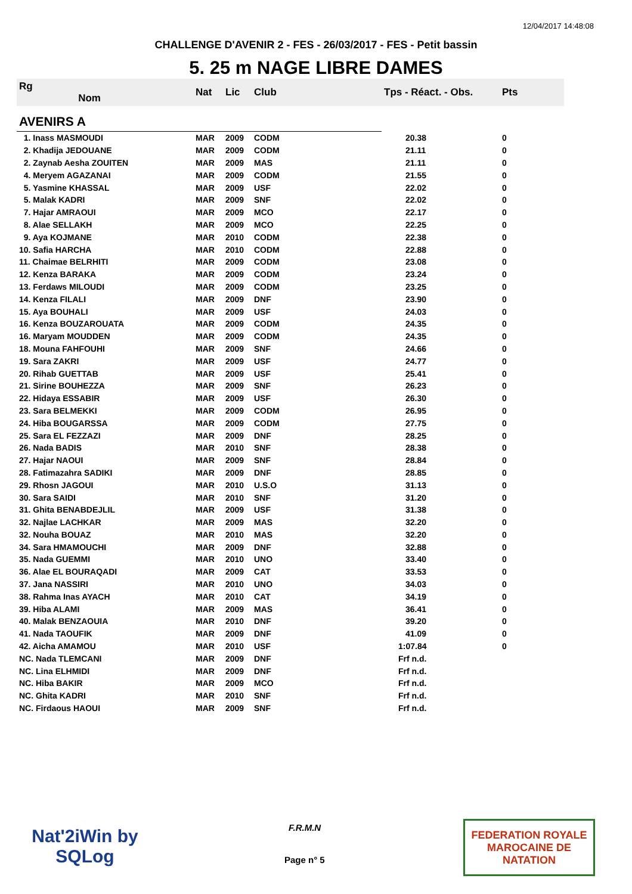12/04/2017 14:48:08
CHALLENGE D'AVENIR 2 - FES - 26/03/2017 - FES - Petit bassin
5. 25 m NAGE LIBRE DAMES
| Rg Nom | | Nat | Lic | Club | Tps - Réact. - Obs. | Pts |
| --- | --- | --- | --- | --- | --- | --- |
| AVENIRS A | | | | | | |
| 1. Inass MASMOUDI | | MAR | 2009 | CODM | 20.38 | 0 |
| 2. Khadija JEDOUANE | | MAR | 2009 | CODM | 21.11 | 0 |
| 2. Zaynab Aesha ZOUITEN | | MAR | 2009 | MAS | 21.11 | 0 |
| 4. Meryem AGAZANAI | | MAR | 2009 | CODM | 21.55 | 0 |
| 5. Yasmine KHASSAL | | MAR | 2009 | USF | 22.02 | 0 |
| 5. Malak KADRI | | MAR | 2009 | SNF | 22.02 | 0 |
| 7. Hajar AMRAOUI | | MAR | 2009 | MCO | 22.17 | 0 |
| 8. Alae SELLAKH | | MAR | 2009 | MCO | 22.25 | 0 |
| 9. Aya KOJMANE | | MAR | 2010 | CODM | 22.38 | 0 |
| 10. Safia HARCHA | | MAR | 2010 | CODM | 22.88 | 0 |
| 11. Chaimae BELRHITI | | MAR | 2009 | CODM | 23.08 | 0 |
| 12. Kenza BARAKA | | MAR | 2009 | CODM | 23.24 | 0 |
| 13. Ferdaws MILOUDI | | MAR | 2009 | CODM | 23.25 | 0 |
| 14. Kenza FILALI | | MAR | 2009 | DNF | 23.90 | 0 |
| 15. Aya BOUHALI | | MAR | 2009 | USF | 24.03 | 0 |
| 16. Kenza BOUZAROUATA | | MAR | 2009 | CODM | 24.35 | 0 |
| 16. Maryam MOUDDEN | | MAR | 2009 | CODM | 24.35 | 0 |
| 18. Mouna FAHFOUHI | | MAR | 2009 | SNF | 24.66 | 0 |
| 19. Sara ZAKRI | | MAR | 2009 | USF | 24.77 | 0 |
| 20. Rihab GUETTAB | | MAR | 2009 | USF | 25.41 | 0 |
| 21. Sirine BOUHEZZA | | MAR | 2009 | SNF | 26.23 | 0 |
| 22. Hidaya ESSABIR | | MAR | 2009 | USF | 26.30 | 0 |
| 23. Sara BELMEKKI | | MAR | 2009 | CODM | 26.95 | 0 |
| 24. Hiba BOUGARSSA | | MAR | 2009 | CODM | 27.75 | 0 |
| 25. Sara EL FEZZAZI | | MAR | 2009 | DNF | 28.25 | 0 |
| 26. Nada BADIS | | MAR | 2010 | SNF | 28.38 | 0 |
| 27. Hajar NAOUI | | MAR | 2009 | SNF | 28.84 | 0 |
| 28. Fatimazahra SADIKI | | MAR | 2009 | DNF | 28.85 | 0 |
| 29. Rhosn JAGOUI | | MAR | 2010 | U.S.O | 31.13 | 0 |
| 30. Sara SAIDI | | MAR | 2010 | SNF | 31.20 | 0 |
| 31. Ghita BENABDEJLIL | | MAR | 2009 | USF | 31.38 | 0 |
| 32. Najlae LACHKAR | | MAR | 2009 | MAS | 32.20 | 0 |
| 32. Nouha BOUAZ | | MAR | 2010 | MAS | 32.20 | 0 |
| 34. Sara HMAMOUCHI | | MAR | 2009 | DNF | 32.88 | 0 |
| 35. Nada GUEMMI | | MAR | 2010 | UNO | 33.40 | 0 |
| 36. Alae EL BOURAQADI | | MAR | 2009 | CAT | 33.53 | 0 |
| 37. Jana NASSIRI | | MAR | 2010 | UNO | 34.03 | 0 |
| 38. Rahma Inas AYACH | | MAR | 2010 | CAT | 34.19 | 0 |
| 39. Hiba ALAMI | | MAR | 2009 | MAS | 36.41 | 0 |
| 40. Malak BENZAOUIA | | MAR | 2010 | DNF | 39.20 | 0 |
| 41. Nada TAOUFIK | | MAR | 2009 | DNF | 41.09 | 0 |
| 42. Aicha AMAMOU | | MAR | 2010 | USF | 1:07.84 | 0 |
| NC. Nada TLEMCANI | | MAR | 2009 | DNF | Frf n.d. | |
| NC. Lina ELHMIDI | | MAR | 2009 | DNF | Frf n.d. | |
| NC. Hiba BAKIR | | MAR | 2009 | MCO | Frf n.d. | |
| NC. Ghita KADRI | | MAR | 2010 | SNF | Frf n.d. | |
| NC. Firdaous HAOUI | | MAR | 2009 | SNF | Frf n.d. | |
Nat'2iWin by SQLog
F.R.M.N
Page n° 5
FEDERATION ROYALE
MAROCAINE DE NATATION